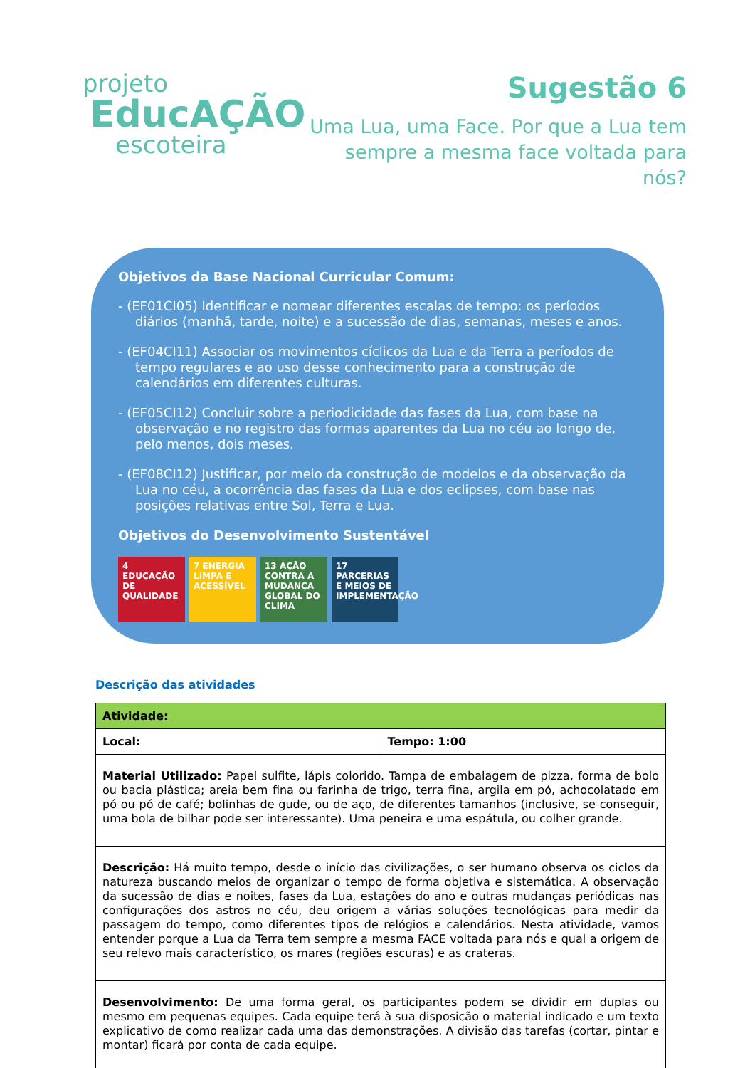projeto
EducAÇÃO
escoteira
Sugestão 6
Uma Lua, uma Face. Por que a Lua tem
sempre a mesma face voltada para nós?
Objetivos da Base Nacional Curricular Comum:
- (EF01CI05) Identificar e nomear diferentes escalas de tempo: os períodos diários (manhã, tarde, noite) e a sucessão de dias, semanas, meses e anos.
- (EF04CI11) Associar os movimentos cíclicos da Lua e da Terra a períodos de tempo regulares e ao uso desse conhecimento para a construção de calendários em diferentes culturas.
- (EF05CI12) Concluir sobre a periodicidade das fases da Lua, com base na observação e no registro das formas aparentes da Lua no céu ao longo de, pelo menos, dois meses.
- (EF08CI12) Justificar, por meio da construção de modelos e da observação da Lua no céu, a ocorrência das fases da Lua e dos eclipses, com base nas posições relativas entre Sol, Terra e Lua.
Objetivos do Desenvolvimento Sustentável
4 EDUCAÇÃO DE QUALIDADE
7 ENERGIA LIMPA E ACESSÍVEL
13 AÇÃO CONTRA A MUDANÇA GLOBAL DO CLIMA
17 PARCERIAS E MEIOS DE IMPLEMENTAÇÃO
Descrição das atividades
| Atividade: | |
| --- | --- |
| Local: | Tempo: 1:00 |
| Material Utilizado: Papel sulfite, lápis colorido. Tampa de embalagem de pizza, forma de bolo ou bacia plástica; areia bem fina ou farinha de trigo, terra fina, argila em pó, achocolatado em pó ou pó de café; bolinhas de gude, ou de aço, de diferentes tamanhos (inclusive, se conseguir, uma bola de bilhar pode ser interessante). Uma peneira e uma espátula, ou colher grande. | |
| Descrição: Há muito tempo, desde o início das civilizações, o ser humano observa os ciclos da natureza buscando meios de organizar o tempo de forma objetiva e sistemática. A observação da sucessão de dias e noites, fases da Lua, estações do ano e outras mudanças periódicas nas configurações dos astros no céu, deu origem a várias soluções tecnológicas para medir da passagem do tempo, como diferentes tipos de relógios e calendários. Nesta atividade, vamos entender porque a Lua da Terra tem sempre a mesma FACE voltada para nós e qual a origem de seu relevo mais característico, os mares (regiões escuras) e as crateras. | |
| Desenvolvimento: De uma forma geral, os participantes podem se dividir em duplas ou mesmo em pequenas equipes. Cada equipe terá à sua disposição o material indicado e um texto explicativo de como realizar cada uma das demonstrações. A divisão das tarefas (cortar, pintar e montar) ficará por conta de cada equipe. | |